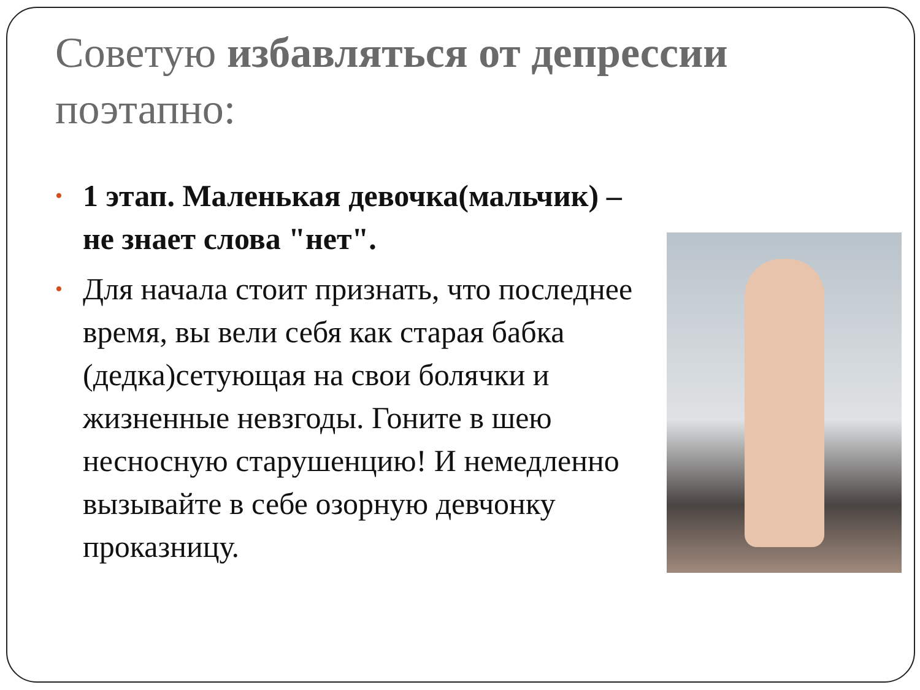Советую избавляться от депрессии
поэтапно:
• 1 этап. Маленькая девочка(мальчик) – не знает слова "нет".
• Для начала стоит признать, что последнее время, вы вели себя как старая бабка (дедка)сетующая на свои болячки и жизненные невзгоды. Гоните в шею несносную старушенцию! И немедленно вызывайте в себе озорную девчонку проказницу.